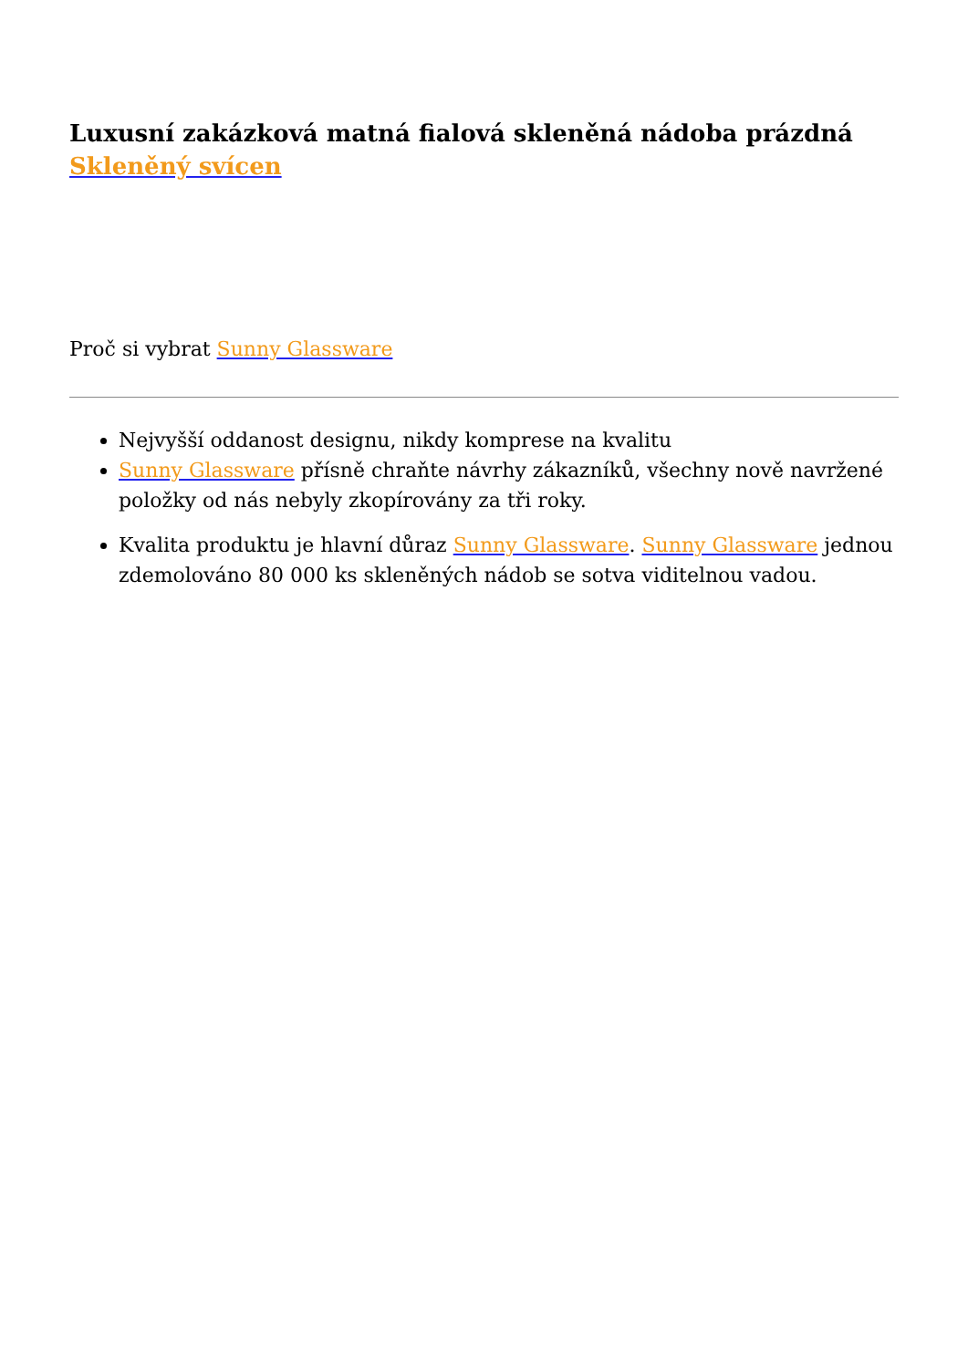Luxusní zakázková matná fialová skleněná nádoba prázdná Skleněný svícen
Proč si vybrat Sunny Glassware
Nejvyšší oddanost designu, nikdy komprese na kvalitu
Sunny Glassware přísně chraňte návrhy zákazníků, všechny nově navržené položky od nás nebyly zkopírovány za tři roky.
Kvalita produktu je hlavní důraz Sunny Glassware. Sunny Glassware jednou zdemolováno 80 000 ks skleněných nádob se sotva viditelnou vadou.